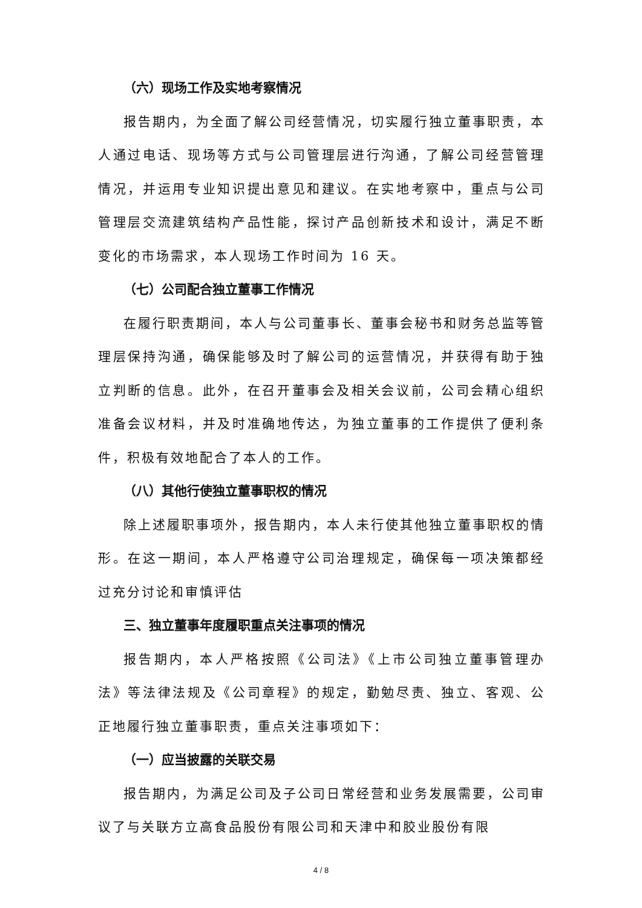（六）现场工作及实地考察情况
报告期内，为全面了解公司经营情况，切实履行独立董事职责，本人通过电话、现场等方式与公司管理层进行沟通，了解公司经营管理情况，并运用专业知识提出意见和建议。在实地考察中，重点与公司管理层交流建筑结构产品性能，探讨产品创新技术和设计，满足不断变化的市场需求，本人现场工作时间为 16 天。
（七）公司配合独立董事工作情况
在履行职责期间，本人与公司董事长、董事会秘书和财务总监等管理层保持沟通，确保能够及时了解公司的运营情况，并获得有助于独立判断的信息。此外，在召开董事会及相关会议前，公司会精心组织准备会议材料，并及时准确地传达，为独立董事的工作提供了便利条件，积极有效地配合了本人的工作。
（八）其他行使独立董事职权的情况
除上述履职事项外，报告期内，本人未行使其他独立董事职权的情形。在这一期间，本人严格遵守公司治理规定，确保每一项决策都经过充分讨论和审慎评估
三、独立董事年度履职重点关注事项的情况
报告期内，本人严格按照《公司法》《上市公司独立董事管理办法》等法律法规及《公司章程》的规定，勤勉尽责、独立、客观、公正地履行独立董事职责，重点关注事项如下：
（一）应当披露的关联交易
报告期内，为满足公司及子公司日常经营和业务发展需要，公司审议了与关联方立高食品股份有限公司和天津中和胶业股份有限
4 / 8